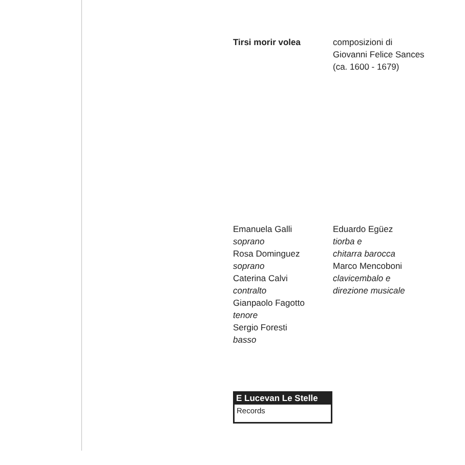Tirsi morir volea composizioni di
Giovanni Felice Sances
(ca. 1600 - 1679)
Emanuela Galli
soprano
Rosa Dominguez
soprano
Caterina Calvi
contralto
Gianpaolo Fagotto
tenore
Sergio Foresti
basso
Eduardo Egüez
tiorba e
chitarra barocca
Marco Mencoboni
clavicembalo e
direzione musicale
E Lucevan Le Stelle
Records